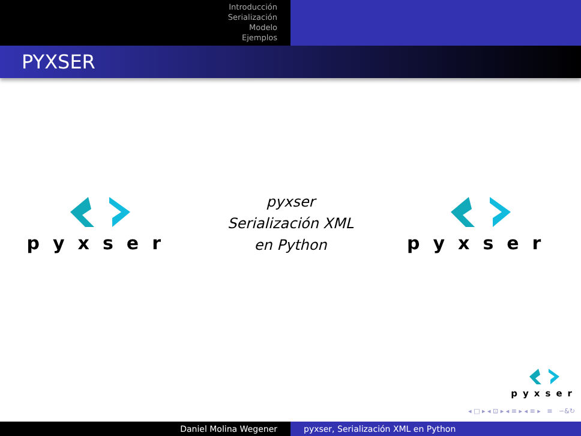Introducción
Serialización
Modelo
Ejemplos
PYXSER
pyxser
pyxser
Serialización XML
en Python
pyxser
pyxser
◂ □ ▸ ◂ ⊡ ▸ ◂ ≡ ▸ ◂ ≡ ▸ ≡ ∽&↻
Daniel Molina Wegener pyxser, Serialización XML en Python